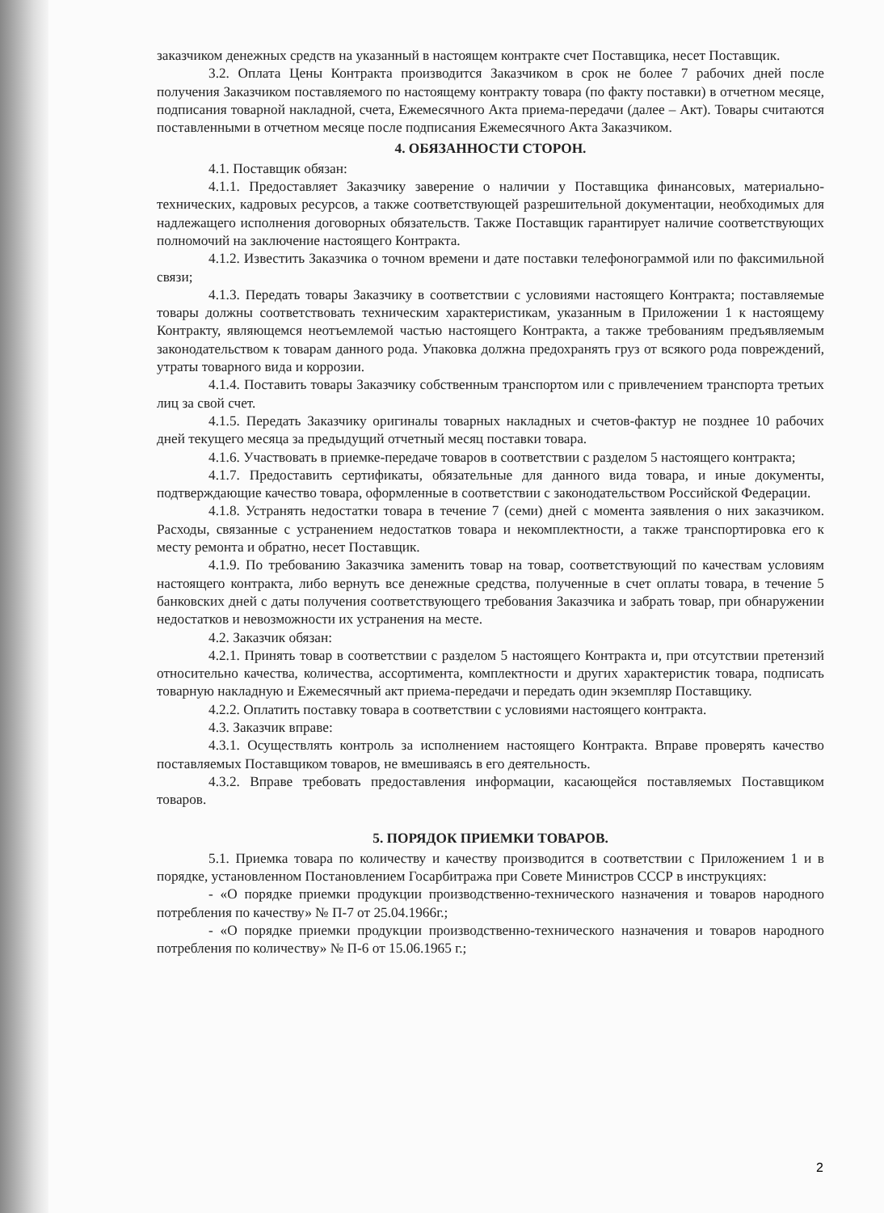заказчиком денежных средств на указанный в настоящем контракте счет Поставщика, несет Поставщик.
3.2. Оплата Цены Контракта производится Заказчиком в срок не более 7 рабочих дней после получения Заказчиком поставляемого по настоящему контракту товара (по факту поставки) в отчетном месяце, подписания товарной накладной, счета, Ежемесячного Акта приема-передачи (далее – Акт). Товары считаются поставленными в отчетном месяце после подписания Ежемесячного Акта Заказчиком.
4. ОБЯЗАННОСТИ СТОРОН.
4.1. Поставщик обязан:
4.1.1. Предоставляет Заказчику заверение о наличии у Поставщика финансовых, материально-технических, кадровых ресурсов, а также соответствующей разрешительной документации, необходимых для надлежащего исполнения договорных обязательств. Также Поставщик гарантирует наличие соответствующих полномочий на заключение настоящего Контракта.
4.1.2. Известить Заказчика о точном времени и дате поставки телефонограммой или по факсимильной связи;
4.1.3. Передать товары Заказчику в соответствии с условиями настоящего Контракта; поставляемые товары должны соответствовать техническим характеристикам, указанным в Приложении 1 к настоящему Контракту, являющемся неотъемлемой частью настоящего Контракта, а также требованиям предъявляемым законодательством к товарам данного рода. Упаковка должна предохранять груз от всякого рода повреждений, утраты товарного вида и коррозии.
4.1.4. Поставить товары Заказчику собственным транспортом или с привлечением транспорта третьих лиц за свой счет.
4.1.5. Передать Заказчику оригиналы товарных накладных и счетов-фактур не позднее 10 рабочих дней текущего месяца за предыдущий отчетный месяц поставки товара.
4.1.6. Участвовать в приемке-передаче товаров в соответствии с разделом 5 настоящего контракта;
4.1.7. Предоставить сертификаты, обязательные для данного вида товара, и иные документы, подтверждающие качество товара, оформленные в соответствии с законодательством Российской Федерации.
4.1.8. Устранять недостатки товара в течение 7 (семи) дней с момента заявления о них заказчиком. Расходы, связанные с устранением недостатков товара и некомплектности, а также транспортировка его к месту ремонта и обратно, несет Поставщик.
4.1.9. По требованию Заказчика заменить товар на товар, соответствующий по качествам условиям настоящего контракта, либо вернуть все денежные средства, полученные в счет оплаты товара, в течение 5 банковских дней с даты получения соответствующего требования Заказчика и забрать товар, при обнаружении недостатков и невозможности их устранения на месте.
4.2. Заказчик обязан:
4.2.1. Принять товар в соответствии с разделом 5 настоящего Контракта и, при отсутствии претензий относительно качества, количества, ассортимента, комплектности и других характеристик товара, подписать товарную накладную и Ежемесячный акт приема-передачи и передать один экземпляр Поставщику.
4.2.2. Оплатить поставку товара в соответствии с условиями настоящего контракта.
4.3. Заказчик вправе:
4.3.1. Осуществлять контроль за исполнением настоящего Контракта. Вправе проверять качество поставляемых Поставщиком товаров, не вмешиваясь в его деятельность.
4.3.2. Вправе требовать предоставления информации, касающейся поставляемых Поставщиком товаров.
5. ПОРЯДОК ПРИЕМКИ ТОВАРОВ.
5.1. Приемка товара по количеству и качеству производится в соответствии с Приложением 1 и в порядке, установленном Постановлением Госарбитража при Совете Министров СССР в инструкциях:
- «О порядке приемки продукции производственно-технического назначения и товаров народного потребления по качеству» № П-7 от 25.04.1966г.;
- «О порядке приемки продукции производственно-технического назначения и товаров народного потребления по количеству» № П-6 от 15.06.1965 г.;
2